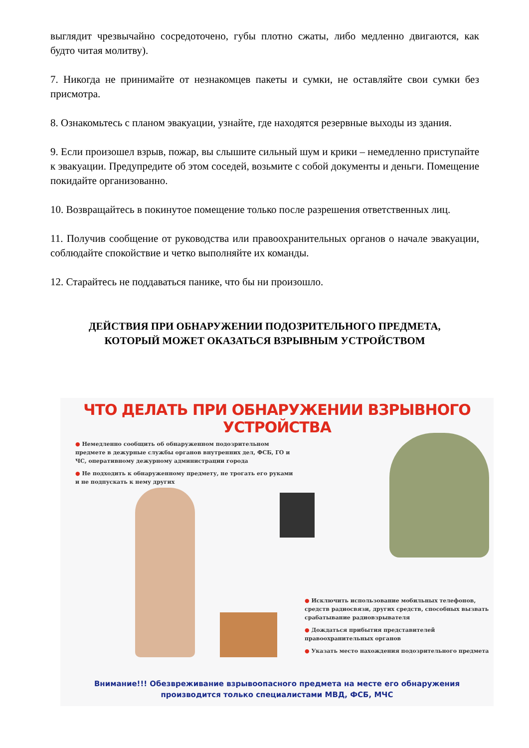выглядит чрезвычайно сосредоточено, губы плотно сжаты, либо медленно двигаются, как будто читая молитву).
7. Никогда не принимайте от незнакомцев пакеты и сумки, не оставляйте свои сумки без присмотра.
8. Ознакомьтесь с планом эвакуации, узнайте, где находятся резервные выходы из здания.
9. Если произошел взрыв, пожар, вы слышите сильный шум и крики – немедленно приступайте к эвакуации. Предупредите об этом соседей, возьмите с собой документы и деньги. Помещение покидайте организованно.
10. Возвращайтесь в покинутое помещение только после разрешения ответственных лиц.
11. Получив сообщение от руководства или правоохранительных органов о начале эвакуации, соблюдайте спокойствие и четко выполняйте их команды.
12. Старайтесь не поддаваться панике, что бы ни произошло.
ДЕЙСТВИЯ ПРИ ОБНАРУЖЕНИИ ПОДОЗРИТЕЛЬНОГО ПРЕДМЕТА,
КОТОРЫЙ МОЖЕТ ОКАЗАТЬСЯ ВЗРЫВНЫМ УСТРОЙСТВОМ
ЧТО ДЕЛАТЬ ПРИ ОБНАРУЖЕНИИ ВЗРЫВНОГО УСТРОЙСТВА
● Немедленно сообщить об обнаруженном подозрительном предмете в дежурные службы органов внутренних дел, ФСБ, ГО и ЧС, оперативному дежурному администрации города
● Не подходить к обнаруженному предмету, не трогать его руками и не подпускать к нему других
● Исключить использование мобильных телефонов, средств радиосвязи, других средств, способных вызвать срабатывание радиовзрывателя
● Дождаться прибытия представителей правоохранительных органов
● Указать место нахождения подозрительного предмета
Внимание!!! Обезвреживание взрывоопасного предмета на месте его обнаружения
производится только специалистами МВД, ФСБ, МЧС